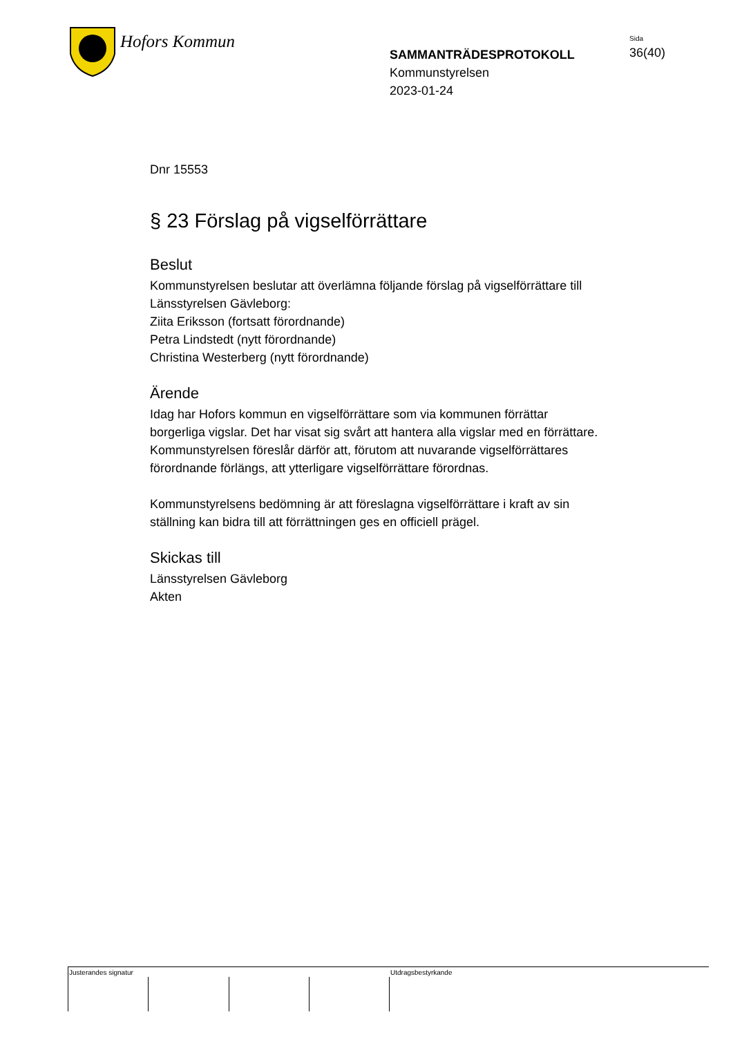Hofors Kommun
SAMMANTRÄDESPROTOKOLL
Kommunstyrelsen
2023-01-24
Sida
36(40)
Dnr 15553
§ 23 Förslag på vigselförrättare
Beslut
Kommunstyrelsen beslutar att överlämna följande förslag på vigselförrättare till Länsstyrelsen Gävleborg:
Ziita Eriksson (fortsatt förordnande)
Petra Lindstedt (nytt förordnande)
Christina Westerberg (nytt förordnande)
Ärende
Idag har Hofors kommun en vigselförrättare som via kommunen förrättar borgerliga vigslar. Det har visat sig svårt att hantera alla vigslar med en förrättare. Kommunstyrelsen föreslår därför att, förutom att nuvarande vigselförrättares förordnande förlängs, att ytterligare vigselförrättare förordnas.
Kommunstyrelsens bedömning är att föreslagna vigselförrättare i kraft av sin ställning kan bidra till att förrättningen ges en officiell prägel.
Skickas till
Länsstyrelsen Gävleborg
Akten
Justerandes signatur Utdragsbestyrkande